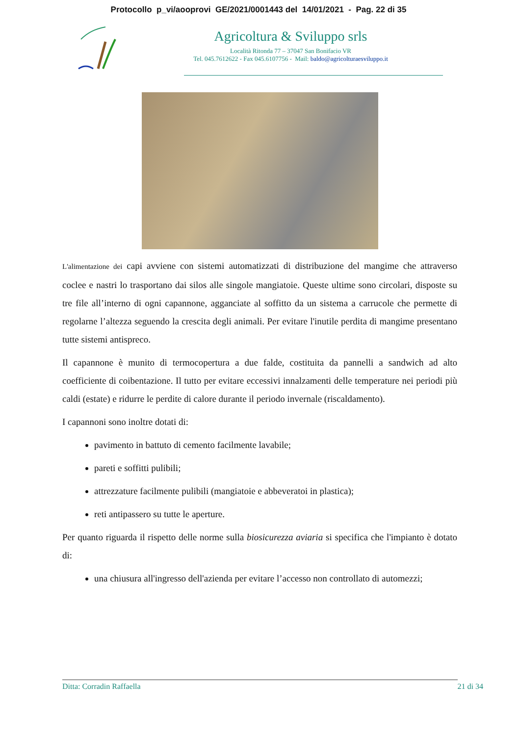Protocollo p_vi/aooprovi GE/2021/0001443 del 14/01/2021 - Pag. 22 di 35
Agricoltura & Sviluppo srls
Località Ritonda 77 – 37047 San Bonifacio VR
Tel. 045.7612622 - Fax 045.6107756 - Mail: baldo@agricolturaesviluppo.it
L'alimentazione dei capi avviene con sistemi automatizzati di distribuzione del mangime che attraverso coclee e nastri lo trasportano dai silos alle singole mangiatoie. Queste ultime sono circolari, disposte su tre file all’interno di ogni capannone, agganciate al soffitto da un sistema a carrucole che permette di regolarne l’altezza seguendo la crescita degli animali. Per evitare l'inutile perdita di mangime presentano tutte sistemi antispreco.
Il capannone è munito di termocopertura a due falde, costituita da pannelli a sandwich ad alto coefficiente di coibentazione. Il tutto per evitare eccessivi innalzamenti delle temperature nei periodi più caldi (estate) e ridurre le perdite di calore durante il periodo invernale (riscaldamento).
I capannoni sono inoltre dotati di:
pavimento in battuto di cemento facilmente lavabile;
pareti e soffitti pulibili;
attrezzature facilmente pulibili (mangiatoie e abbeveratoi in plastica);
reti antipassero su tutte le aperture.
Per quanto riguarda il rispetto delle norme sulla biosicurezza aviaria si specifica che l'impianto è dotato di:
una chiusura all'ingresso dell'azienda per evitare l’accesso non controllato di automezzi;
Ditta: Corradin Raffaella 21 di 34